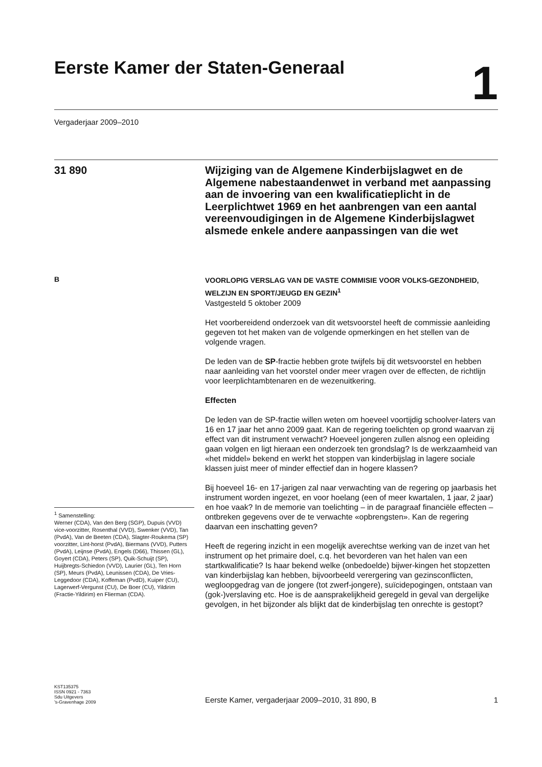Eerste Kamer der Staten-Generaal
1
Vergaderjaar 2009–2010
31 890
Wijziging van de Algemene Kinderbijslagwet en de Algemene nabestaandenwet in verband met aanpassing aan de invoering van een kwalificatieplicht in de Leerplichtwet 1969 en het aanbrengen van een aantal vereenvoudigingen in de Algemene Kinderbijslagwet alsmede enkele andere aanpassingen van die wet
B
<sup>1</sup> Samenstelling:
Werner (CDA), Van den Berg (SGP), Dupuis (VVD) vice-voorzitter, Rosenthal (VVD), Swenker (VVD), Tan (PvdA), Van de Beeten (CDA), Slagter-Roukema (SP) voorzitter, Lint-horst (PvdA), Biermans (VVD), Putters (PvdA), Leijnse (PvdA), Engels (D66), Thissen (GL), Goyert (CDA), Peters (SP), Quik-Schuijt (SP), Huijbregts-Schiedon (VVD), Laurier (GL), Ten Horn (SP), Meurs (PvdA), Leunissen (CDA), De Vries-Leggedoor (CDA), Koffeman (PvdD), Kuiper (CU), Lagerwerf-Vergunst (CU), De Boer (CU), Yildirim (Fractie-Yildirim) en Flierman (CDA).
VOORLOPIG VERSLAG VAN DE VASTE COMMISIE VOOR VOLKS-GEZONDHEID, WELZIJN EN SPORT/JEUGD EN GEZIN<sup>1</sup>
Vastgesteld 5 oktober 2009
Het voorbereidend onderzoek van dit wetsvoorstel heeft de commissie aanleiding gegeven tot het maken van de volgende opmerkingen en het stellen van de volgende vragen.
De leden van de SP-fractie hebben grote twijfels bij dit wetsvoorstel en hebben naar aanleiding van het voorstel onder meer vragen over de effecten, de richtlijn voor leerplichtambtenaren en de wezenuitkering.
Effecten
De leden van de SP-fractie willen weten om hoeveel voortijdig schoolver-laters van 16 en 17 jaar het anno 2009 gaat. Kan de regering toelichten op grond waarvan zij effect van dit instrument verwacht? Hoeveel jongeren zullen alsnog een opleiding gaan volgen en ligt hieraan een onderzoek ten grondslag? Is de werkzaamheid van «het middel» bekend en werkt het stoppen van kinderbijslag in lagere sociale klassen juist meer of minder effectief dan in hogere klassen?
Bij hoeveel 16- en 17-jarigen zal naar verwachting van de regering op jaarbasis het instrument worden ingezet, en voor hoelang (een of meer kwartalen, 1 jaar, 2 jaar) en hoe vaak? In de memorie van toelichting – in de paragraaf financiële effecten – ontbreken gegevens over de te verwachte «opbrengsten». Kan de regering daarvan een inschatting geven?
Heeft de regering inzicht in een mogelijk averechtse werking van de inzet van het instrument op het primaire doel, c.q. het bevorderen van het halen van een startkwalificatie? Is haar bekend welke (onbedoelde) bijwer-kingen het stopzetten van kinderbijslag kan hebben, bijvoorbeeld verergering van gezinsconflicten, wegloopgedrag van de jongere (tot zwerf-jongere), suïcidepogingen, ontstaan van (gok-)verslaving etc. Hoe is de aansprakelijkheid geregeld in geval van dergelijke gevolgen, in het bijzonder als blijkt dat de kinderbijslag ten onrechte is gestopt?
KST135375
ISSN 0921 - 7363
Sdu Uitgevers
’s-Gravenhage 2009
Eerste Kamer, vergaderjaar 2009–2010, 31 890, B 1